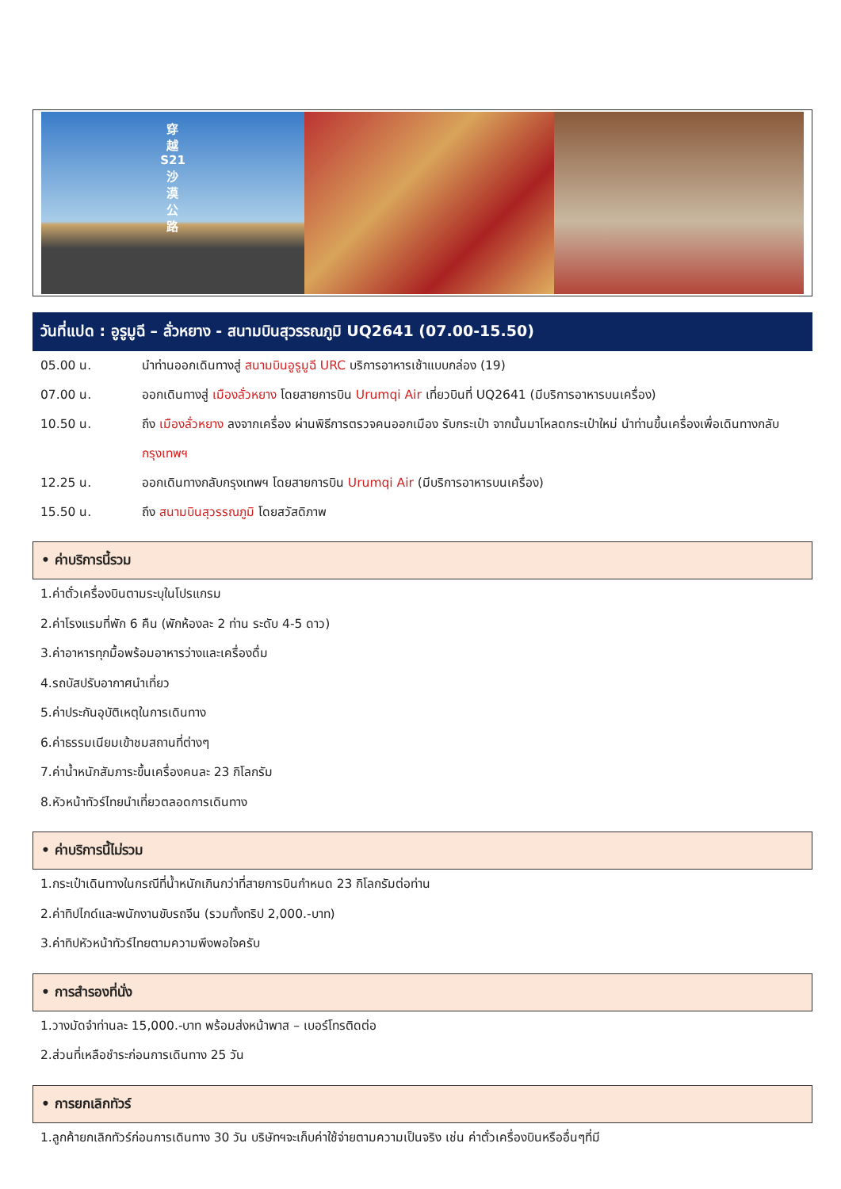穿
越
S21
沙
漠
公
路
วันที่แปด : อูรูมูฉี – ลั่วหยาง - สนามบินสุวรรณภูมิ UQ2641 (07.00-15.50)
05.00 น. นำท่านออกเดินทางสู่ สนามบินอูรูมูฉี URC บริการอาหารเช้าแบบกล่อง (19)
07.00 น. ออกเดินทางสู่ เมืองลั่วหยาง โดยสายการบิน Urumqi Air เที่ยวบินที่ UQ2641 (มีบริการอาหารบนเครื่อง)
10.50 น. ถึง เมืองลั่วหยาง ลงจากเครื่อง ผ่านพิธีการตรวจคนออกเมือง รับกระเป๋า จากนั้นมาโหลดกระเป๋าใหม่ นำท่านขึ้นเครื่องเพื่อเดินทางกลับ กรุงเทพฯ
12.25 น. ออกเดินทางกลับกรุงเทพฯ โดยสายการบิน Urumqi Air (มีบริการอาหารบนเครื่อง)
15.50 น. ถึง สนามบินสุวรรณภูมิ โดยสวัสดิภาพ
• ค่าบริการนี้รวม
1.ค่าตั๋วเครื่องบินตามระบุในโปรแกรม
2.ค่าโรงแรมที่พัก 6 คืน (พักห้องละ 2 ท่าน ระดับ 4-5 ดาว)
3.ค่าอาหารทุกมื้อพร้อมอาหารว่างและเครื่องดื่ม
4.รถบัสปรับอากาศนำเที่ยว
5.ค่าประกันอุบัติเหตุในการเดินทาง
6.ค่าธรรมเนียมเข้าชมสถานที่ต่างๆ
7.ค่าน้ำหนักสัมภาระขึ้นเครื่องคนละ 23 กิโลกรัม
8.หัวหน้าทัวร์ไทยนำเที่ยวตลอดการเดินทาง
• ค่าบริการนี้ไม่รวม
1.กระเป๋าเดินทางในกรณีที่น้ำหนักเกินกว่าที่สายการบินกำหนด 23 กิโลกรัมต่อท่าน
2.ค่าทิปไกด์และพนักงานขับรถจีน (รวมทั้งทริป 2,000.-บาท)
3.ค่าทิปหัวหน้าทัวร์ไทยตามความพึงพอใจครับ
• การสำรองที่นั่ง
1.วางมัดจำท่านละ 15,000.-บาท พร้อมส่งหน้าพาส – เบอร์โทรติดต่อ
2.ส่วนที่เหลือชำระก่อนการเดินทาง 25 วัน
• การยกเลิกทัวร์
1.ลูกค้ายกเลิกทัวร์ก่อนการเดินทาง 30 วัน บริษัทฯจะเก็บค่าใช้จ่ายตามความเป็นจริง เช่น ค่าตั๋วเครื่องบินหรืออื่นๆที่มี